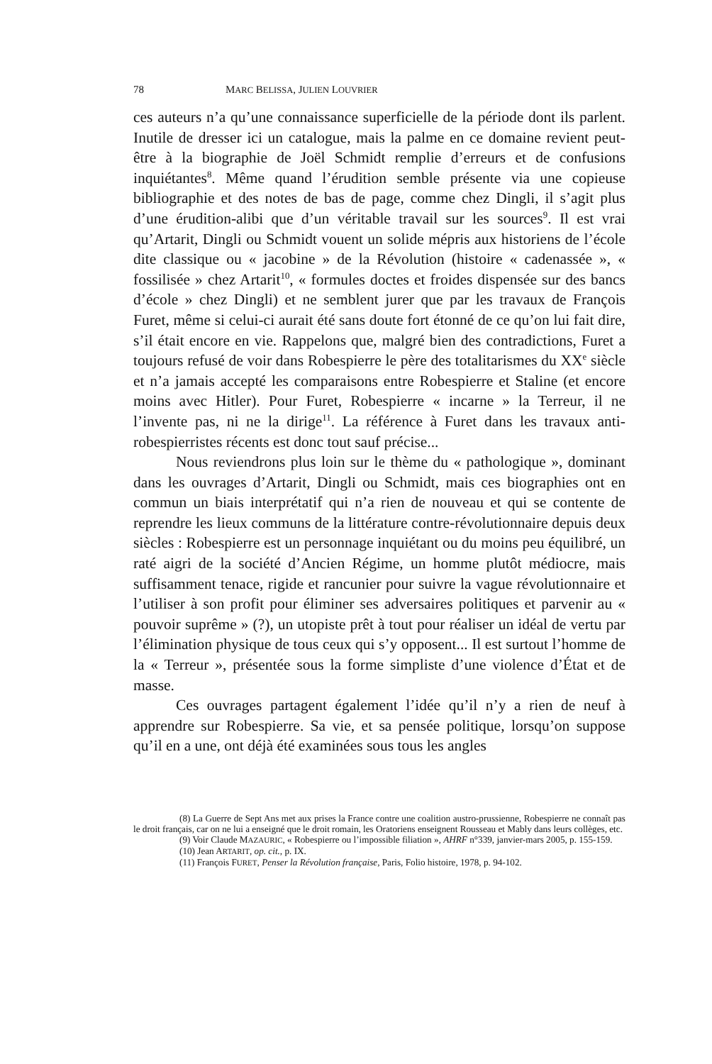78 MARC BELISSA, JULIEN LOUVRIER
ces auteurs n’a qu’une connaissance superficielle de la période dont ils parlent. Inutile de dresser ici un catalogue, mais la palme en ce domaine revient peut-être à la biographie de Joël Schmidt remplie d’erreurs et de confusions inquiétantes<sup>8</sup>. Même quand l’érudition semble présente via une copieuse bibliographie et des notes de bas de page, comme chez Dingli, il s’agit plus d’une érudition-alibi que d’un véritable travail sur les sources<sup>9</sup>. Il est vrai qu’Artarit, Dingli ou Schmidt vouent un solide mépris aux historiens de l’école dite classique ou « jacobine » de la Révolution (histoire « cadenassée », « fossilisée » chez Artarit<sup>10</sup>, « formules doctes et froides dispensée sur des bancs d’école » chez Dingli) et ne semblent jurer que par les travaux de François Furet, même si celui-ci aurait été sans doute fort étonné de ce qu’on lui fait dire, s’il était encore en vie. Rappelons que, malgré bien des contradictions, Furet a toujours refusé de voir dans Robespierre le père des totalitarismes du XX<sup>e</sup> siècle et n’a jamais accepté les comparaisons entre Robespierre et Staline (et encore moins avec Hitler). Pour Furet, Robespierre « incarne » la Terreur, il ne l’invente pas, ni ne la dirige<sup>11</sup>. La référence à Furet dans les travaux anti-robespierristes récents est donc tout sauf précise...
Nous reviendrons plus loin sur le thème du « pathologique », dominant dans les ouvrages d’Artarit, Dingli ou Schmidt, mais ces biographies ont en commun un biais interprétatif qui n’a rien de nouveau et qui se contente de reprendre les lieux communs de la littérature contre-révolutionnaire depuis deux siècles : Robespierre est un personnage inquiétant ou du moins peu équilibré, un raté aigri de la société d’Ancien Régime, un homme plutôt médiocre, mais suffisamment tenace, rigide et rancunier pour suivre la vague révolutionnaire et l’utiliser à son profit pour éliminer ses adversaires politiques et parvenir au « pouvoir suprême » (?), un utopiste prêt à tout pour réaliser un idéal de vertu par l’élimination physique de tous ceux qui s’y opposent... Il est surtout l’homme de la « Terreur », présentée sous la forme simpliste d’une violence d’État et de masse.
Ces ouvrages partagent également l’idée qu’il n’y a rien de neuf à apprendre sur Robespierre. Sa vie, et sa pensée politique, lorsqu’on suppose qu’il en a une, ont déjà été examinées sous tous les angles
(8) La Guerre de Sept Ans met aux prises la France contre une coalition austro-prussienne, Robespierre ne connaît pas le droit français, car on ne lui a enseigné que le droit romain, les Oratoriens enseignent Rousseau et Mably dans leurs collèges, etc.
(9) Voir Claude MAZAURIC, « Robespierre ou l’impossible filiation », AHRF n°339, janvier-mars 2005, p. 155-159.
(10) Jean ARTARIT, op. cit., p. IX.
(11) François FURET, Penser la Révolution française, Paris, Folio histoire, 1978, p. 94-102.